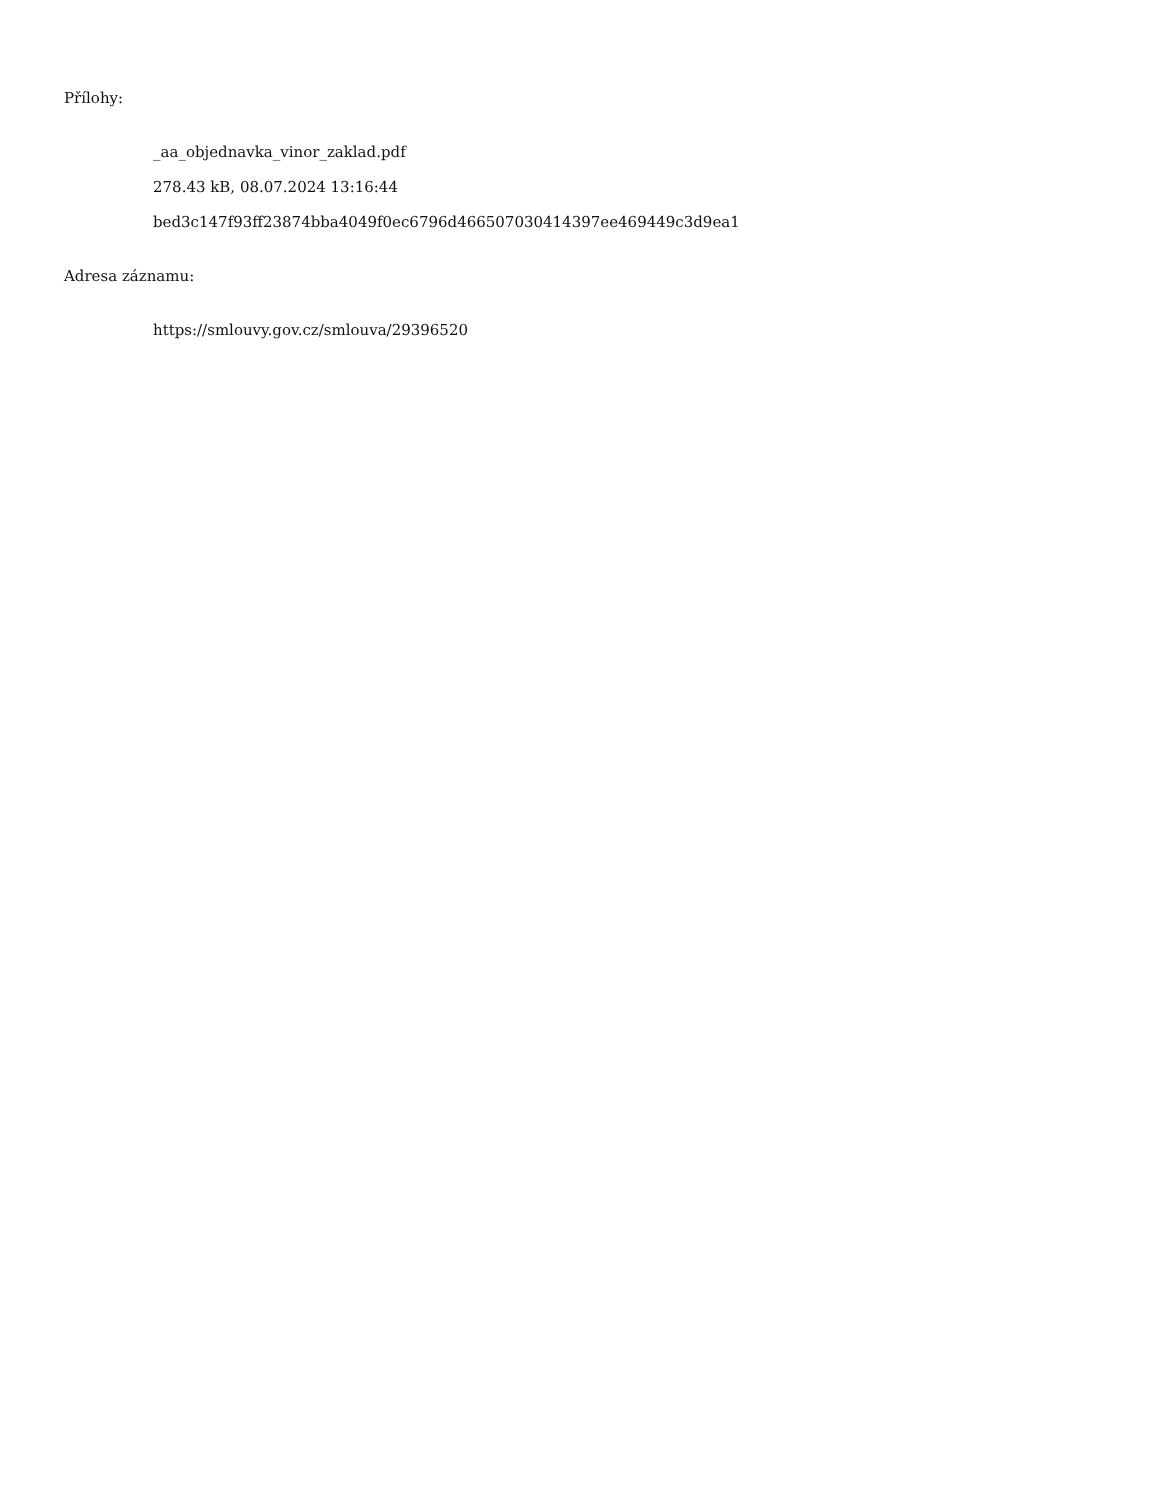Přílohy:
_aa_objednavka_vinor_zaklad.pdf
278.43 kB, 08.07.2024 13:16:44
bed3c147f93ff23874bba4049f0ec6796d466507030414397ee469449c3d9ea1
Adresa záznamu:
https://smlouvy.gov.cz/smlouva/29396520